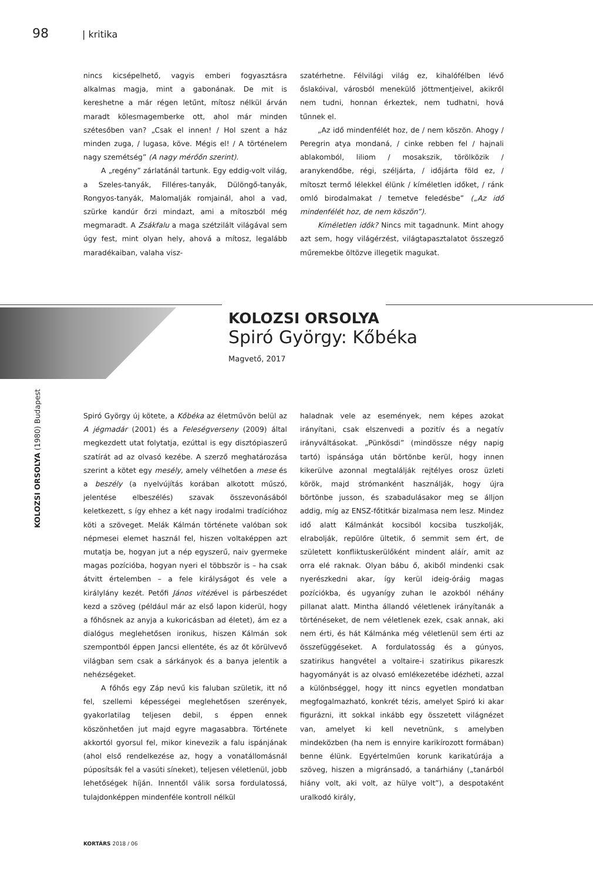98 | kritika
nincs kicsépelhető, vagyis emberi fogyasztásra alkalmas magja, mint a gabonának. De mit is kereshetne a már régen letűnt, mítosz nélkül árván maradt kölesmagemberke ott, ahol már minden szétesőben van? „Csak el innen! / Hol szent a ház minden zuga, / lugasa, köve. Mégis el! / A történelem nagy szemétség” (A nagy mérőőn szerint).
A „regény” zárlatánál tartunk. Egy eddig-volt világ, a Szeles-tanyák, Filléres-tanyák, Dülöngő-tanyák, Rongyos-tanyák, Malomalják romjainál, ahol a vad, szürke kandúr őrzi mindazt, ami a mítoszból még megmaradt. A Zsákfalu a maga szétzilált világával sem úgy fest, mint olyan hely, ahová a mítosz, legalább maradékaiban, valaha visz-
szatérhetne. Félvilági világ ez, kihalófélben lévő őslakóival, városból menekülő jöttmentjeivel, akikről nem tudni, honnan érkeztek, nem tudhatni, hová tűnnek el.
„Az idő mindenfélét hoz, de / nem köszön. Ahogy / Peregrin atya mondaná, / cinke rebben fel / hajnali ablakomból, liliom / mosakszik, törölközik / aranykendőbe, régi, széljárta, / időjárta föld ez, / mítoszt termő lélekkel élünk / kíméletlen időket, / ránk omló birodalmakat / temetve feledésbe” („Az idő mindenfélét hoz, de nem köszön”).
Kíméletlen idők? Nincs mit tagadnunk. Mint ahogy azt sem, hogy világérzést, világtapasztalatot összegző műremekbe öltözve illegetik magukat.
KOLOZSI ORSOLYA
Spiró György: Kőbéka
Magvető, 2017
KOLOZSI ORSOLYA (1980) Budapest
Spiró György új kötete, a Kőbéka az életművön belül az A jégmadár (2001) és a Feleségverseny (2009) által megkezdett utat folytatja, ezúttal is egy disztópiaszerű szatírát ad az olvasó kezébe. A szerző meghatározása szerint a kötet egy mesély, amely vélhetően a mese és a beszély (a nyelvújítás korában alkotott műszó, jelentése elbeszélés) szavak összevonásából keletkezett, s így ehhez a két nagy irodalmi tradícióhoz köti a szöveget. Melák Kálmán története valóban sok népmesei elemet használ fel, hiszen voltaképpen azt mutatja be, hogyan jut a nép egyszerű, naiv gyermeke magas pozícióba, hogyan nyeri el többször is – ha csak átvitt értelemben – a fele királyságot és vele a királylány kezét. Petőfi János vitézével is párbeszédet kezd a szöveg (például már az első lapon kiderül, hogy a főhősnek az anyja a kukoricásban ad életet), ám ez a dialógus meglehetősen ironikus, hiszen Kálmán sok szempontból éppen Jancsi ellentéte, és az őt körülvevő világban sem csak a sárkányok és a banya jelentik a nehézségeket.
A főhős egy Záp nevű kis faluban születik, itt nő fel, szellemi képességei meglehetősen szerények, gyakorlatilag teljesen debil, s éppen ennek köszönhetően jut majd egyre magasabbra. Története akkortól gyorsul fel, mikor kinevezik a falu ispánjának (ahol első rendelkezése az, hogy a vonatállomásnál púposítsák fel a vasúti síneket), teljesen véletlenül, jobb lehetőségek híján. Innentől válik sorsa fordulatossá, tulajdonképpen mindenféle kontroll nélkül
haladnak vele az események, nem képes azokat irányítani, csak elszenvedi a pozitív és a negatív irányváltásokat. „Pünkösdi” (mindössze négy napig tartó) ispánsága után börtönbe kerül, hogy innen kikerülve azonnal megtalálják rejtélyes orosz üzleti körök, majd strómanként használják, hogy újra börtönbe jusson, és szabadulásakor meg se álljon addig, míg az ENSZ-főtitkár bizalmasa nem lesz. Mindez idő alatt Kálmánkát kocsiból kocsiba tuszkolják, elrabolják, repülőre ültetik, ő semmit sem ért, de született konfliktuskerülőként mindent aláír, amit az orra elé raknak. Olyan bábu ő, akiből mindenki csak nyerészkedni akar, így kerül ideig-óráig magas pozíciókba, és ugyanígy zuhan le azokból néhány pillanat alatt. Mintha állandó véletlenek irányítanák a történéseket, de nem véletlenek ezek, csak annak, aki nem érti, és hát Kálmánka még véletlenül sem érti az összefüggéseket. A fordulatosság és a gúnyos, szatirikus hangvétel a voltaire-i szatirikus pikareszk hagyományát is az olvasó emlékezetébe idézheti, azzal a különbséggel, hogy itt nincs egyetlen mondatban megfogalmazható, konkrét tézis, amelyet Spiró ki akar figurázni, itt sokkal inkább egy összetett világnézet van, amelyet ki kell nevetnünk, s amelyben mindeközben (ha nem is ennyire karikírozott formában) benne élünk. Egyértelműen korunk karikatúrája a szöveg, hiszen a migránsadó, a tanárhiány („tanárból hiány volt, aki volt, az hülye volt”), a despotaként uralkodó király,
KORTÁRS 2018 / 06